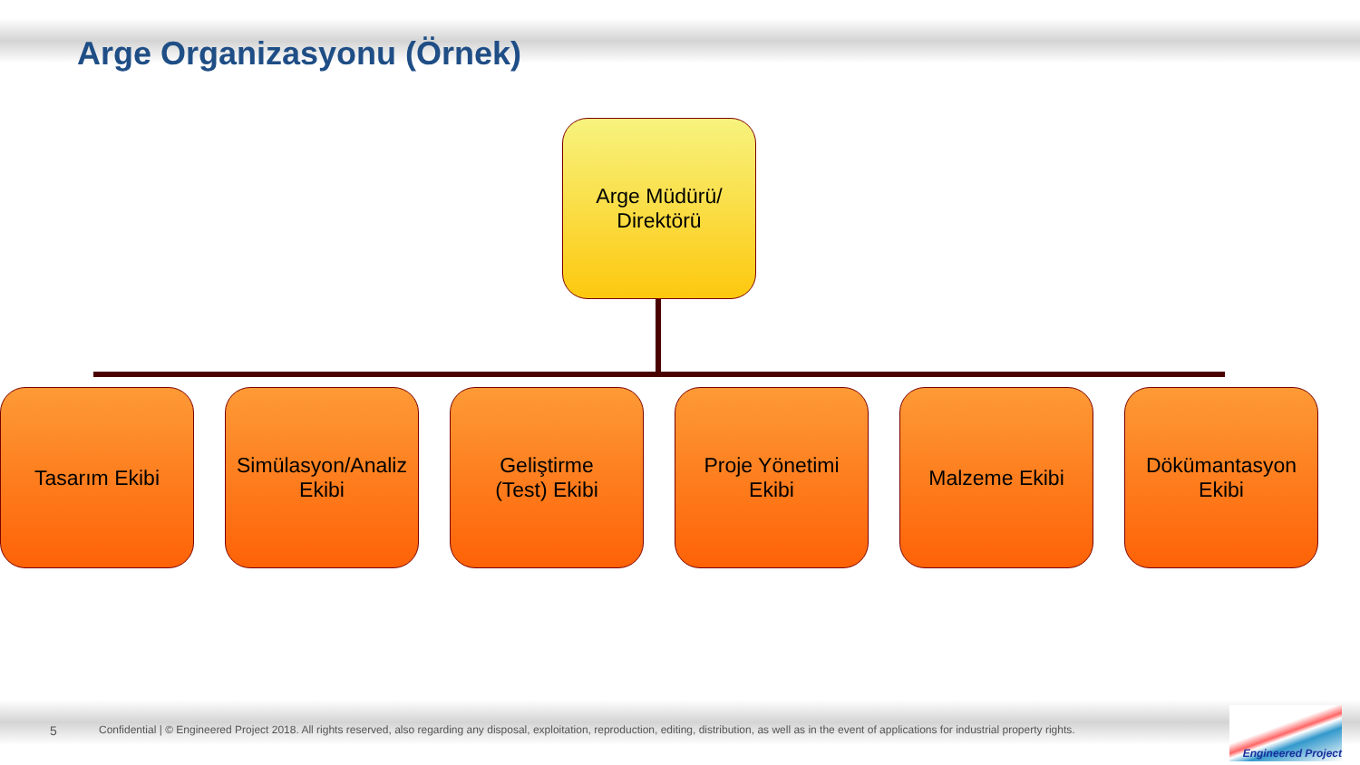Arge Organizasyonu (Örnek)
Arge Müdürü/
Direktörü
Tasarım Ekibi Simülasyon/Analiz
Ekibi
Geliştirme
(Test) Ekibi
Proje Yönetimi
Ekibi
Malzeme Ekibi Dökümantasyon
Ekibi
5 Confidential | © Engineered Project 2018. All rights reserved, also regarding any disposal, exploitation, reproduction, editing, distribution, as well as in the event of applications for industrial property rights.
Engineered Project